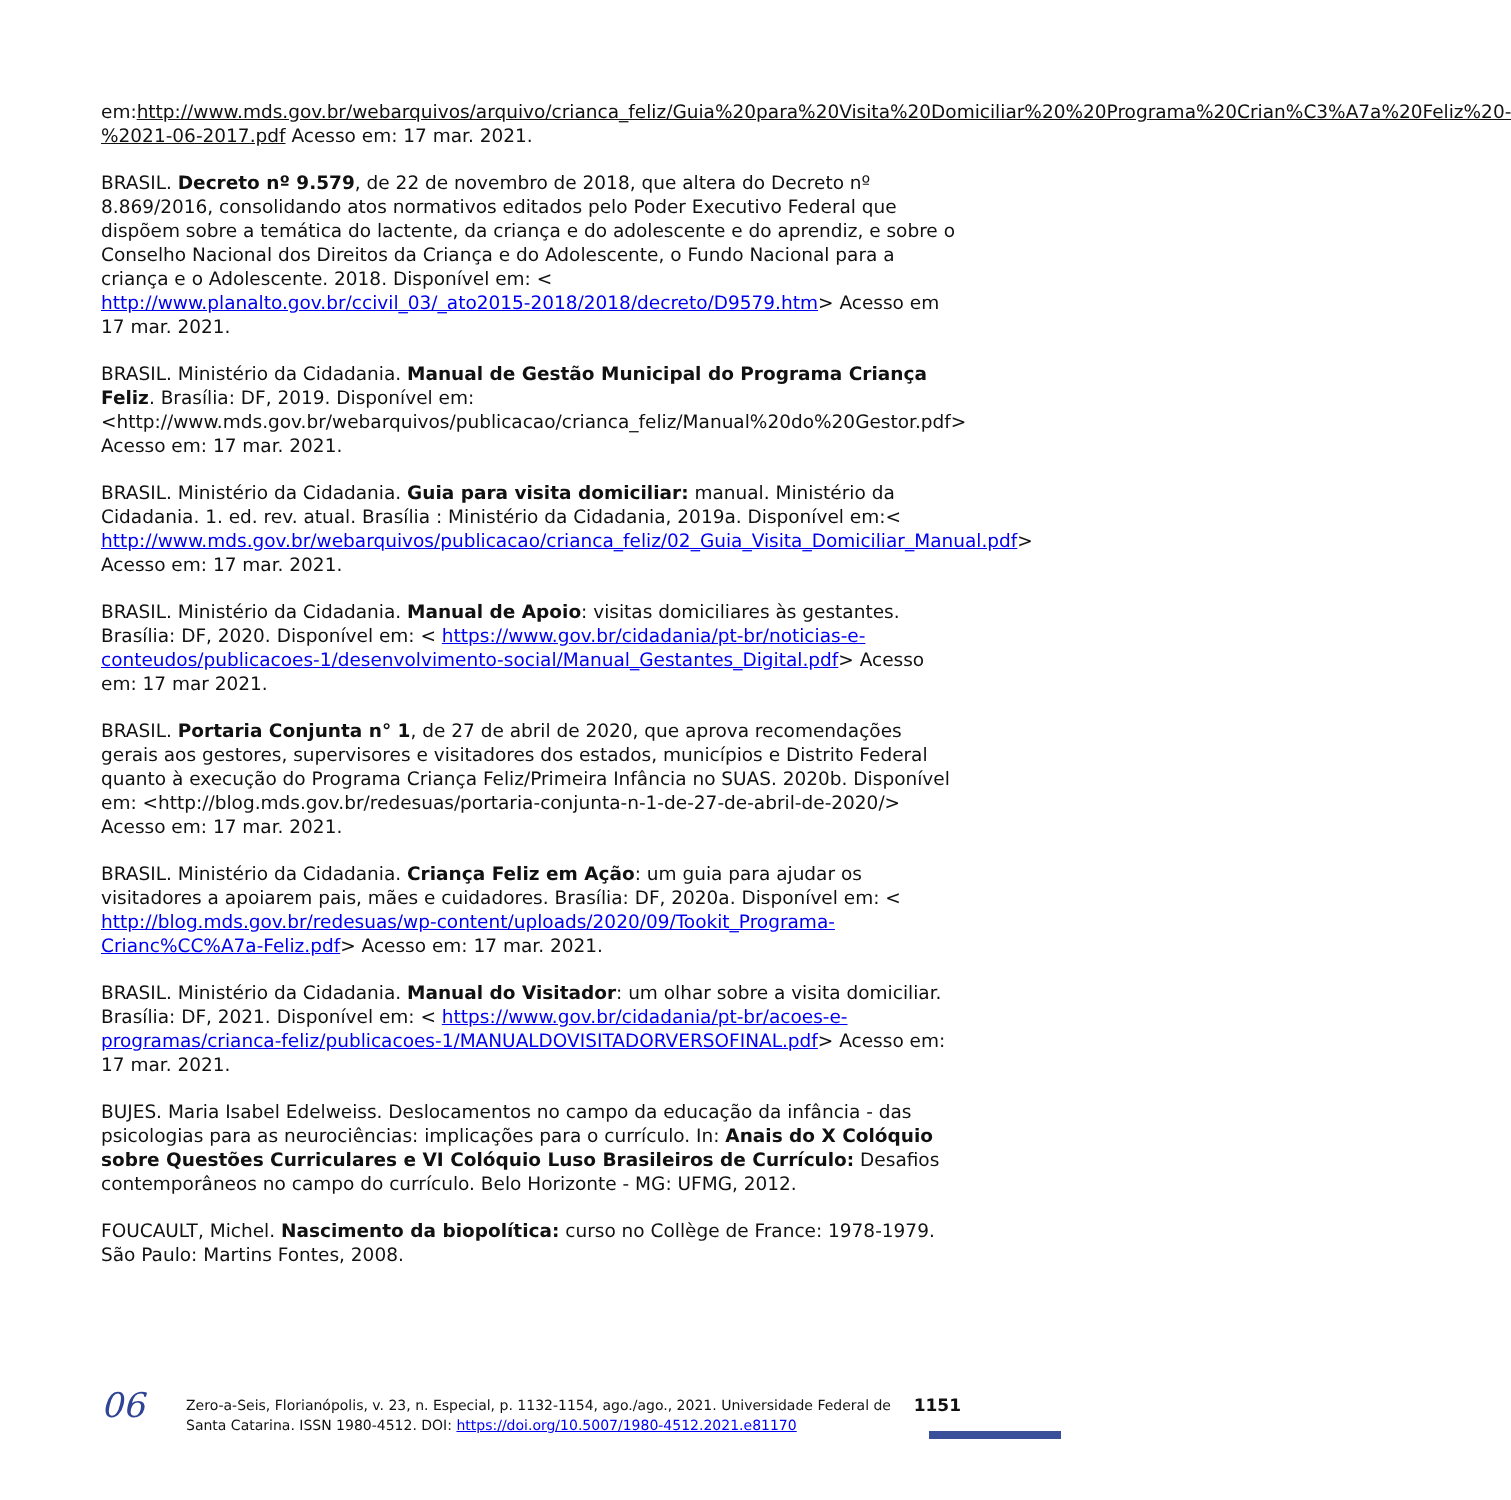em:http://www.mds.gov.br/webarquivos/arquivo/crianca_feliz/Guia%20para%20Visita%20Domiciliar%20%20Programa%20Crian%C3%A7a%20Feliz%20-%2021-06-2017.pdf Acesso em: 17 mar. 2021.
BRASIL. Decreto nº 9.579, de 22 de novembro de 2018, que altera do Decreto nº 8.869/2016, consolidando atos normativos editados pelo Poder Executivo Federal que dispõem sobre a temática do lactente, da criança e do adolescente e do aprendiz, e sobre o Conselho Nacional dos Direitos da Criança e do Adolescente, o Fundo Nacional para a criança e o Adolescente. 2018. Disponível em: < http://www.planalto.gov.br/ccivil_03/_ato2015-2018/2018/decreto/D9579.htm> Acesso em 17 mar. 2021.
BRASIL. Ministério da Cidadania. Manual de Gestão Municipal do Programa Criança Feliz. Brasília: DF, 2019. Disponível em: <http://www.mds.gov.br/webarquivos/publicacao/crianca_feliz/Manual%20do%20Gestor.pdf> Acesso em: 17 mar. 2021.
BRASIL. Ministério da Cidadania. Guia para visita domiciliar: manual. Ministério da Cidadania. 1. ed. rev. atual. Brasília : Ministério da Cidadania, 2019a. Disponível em:< http://www.mds.gov.br/webarquivos/publicacao/crianca_feliz/02_Guia_Visita_Domiciliar_Manual.pdf> Acesso em: 17 mar. 2021.
BRASIL. Ministério da Cidadania. Manual de Apoio: visitas domiciliares às gestantes. Brasília: DF, 2020. Disponível em: < https://www.gov.br/cidadania/pt-br/noticias-e-conteudos/publicacoes-1/desenvolvimento-social/Manual_Gestantes_Digital.pdf> Acesso em: 17 mar 2021.
BRASIL. Portaria Conjunta n° 1, de 27 de abril de 2020, que aprova recomendações gerais aos gestores, supervisores e visitadores dos estados, municípios e Distrito Federal quanto à execução do Programa Criança Feliz/Primeira Infância no SUAS. 2020b. Disponível em: <http://blog.mds.gov.br/redesuas/portaria-conjunta-n-1-de-27-de-abril-de-2020/> Acesso em: 17 mar. 2021.
BRASIL. Ministério da Cidadania. Criança Feliz em Ação: um guia para ajudar os visitadores a apoiarem pais, mães e cuidadores. Brasília: DF, 2020a. Disponível em: < http://blog.mds.gov.br/redesuas/wp-content/uploads/2020/09/Tookit_Programa-Crianc%CC%A7a-Feliz.pdf> Acesso em: 17 mar. 2021.
BRASIL. Ministério da Cidadania. Manual do Visitador: um olhar sobre a visita domiciliar. Brasília: DF, 2021. Disponível em: < https://www.gov.br/cidadania/pt-br/acoes-e-programas/crianca-feliz/publicacoes-1/MANUALDOVISITADORVERSOFINAL.pdf> Acesso em: 17 mar. 2021.
BUJES. Maria Isabel Edelweiss. Deslocamentos no campo da educação da infância - das psicologias para as neurociências: implicações para o currículo. In: Anais do X Colóquio sobre Questões Curriculares e VI Colóquio Luso Brasileiros de Currículo: Desafios contemporâneos no campo do currículo. Belo Horizonte - MG: UFMG, 2012.
FOUCAULT, Michel. Nascimento da biopolítica: curso no Collège de France: 1978-1979. São Paulo: Martins Fontes, 2008.
06
Zero-a-Seis, Florianópolis, v. 23, n. Especial, p. 1132-1154, ago./ago., 2021. Universidade Federal de Santa Catarina. ISSN 1980-4512. DOI: https://doi.org/10.5007/1980-4512.2021.e81170
1151